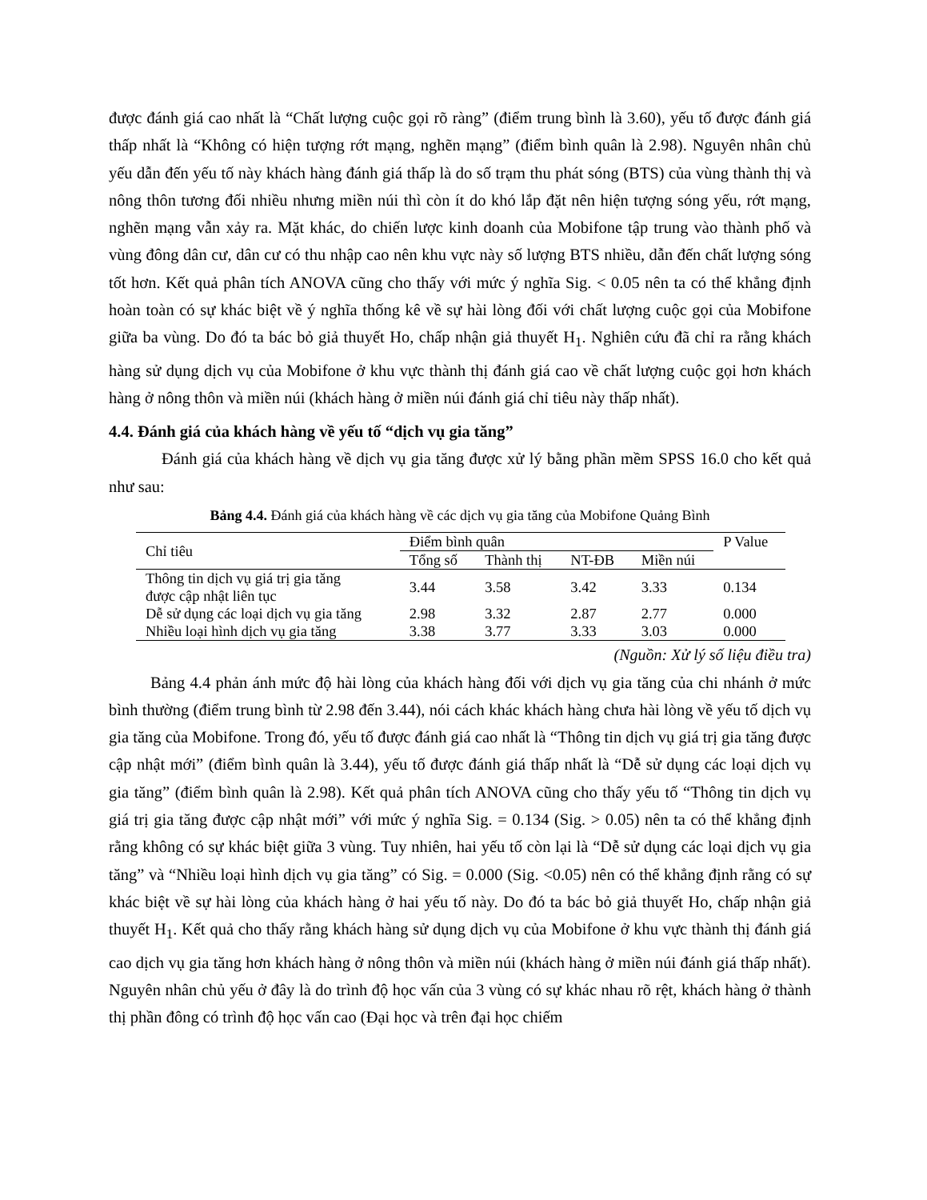được đánh giá cao nhất là “Chất lượng cuộc gọi rõ ràng” (điểm trung bình là 3.60), yếu tố được đánh giá thấp nhất là “Không có hiện tượng rớt mạng, nghẽn mạng” (điểm bình quân là 2.98). Nguyên nhân chủ yếu dẫn đến yếu tố này khách hàng đánh giá thấp là do số trạm thu phát sóng (BTS) của vùng thành thị và nông thôn tương đối nhiều nhưng miền núi thì còn ít do khó lắp đặt nên hiện tượng sóng yếu, rớt mạng, nghẽn mạng vẫn xảy ra. Mặt khác, do chiến lược kinh doanh của Mobifone tập trung vào thành phố và vùng đông dân cư, dân cư có thu nhập cao nên khu vực này số lượng BTS nhiều, dẫn đến chất lượng sóng tốt hơn. Kết quả phân tích ANOVA cũng cho thấy với mức ý nghĩa Sig. < 0.05 nên ta có thể khẳng định hoàn toàn có sự khác biệt về ý nghĩa thống kê về sự hài lòng đối với chất lượng cuộc gọi của Mobifone giữa ba vùng. Do đó ta bác bỏ giả thuyết Ho, chấp nhận giả thuyết H<sub>1</sub>. Nghiên cứu đã chỉ ra rằng khách hàng sử dụng dịch vụ của Mobifone ở khu vực thành thị đánh giá cao về chất lượng cuộc gọi hơn khách hàng ở nông thôn và miền núi (khách hàng ở miền núi đánh giá chỉ tiêu này thấp nhất).
4.4. Đánh giá của khách hàng về yếu tố “dịch vụ gia tăng”
Đánh giá của khách hàng về dịch vụ gia tăng được xử lý bằng phần mềm SPSS 16.0 cho kết quả như sau:
Bảng 4.4. Đánh giá của khách hàng về các dịch vụ gia tăng của Mobifone Quảng Bình
| Chỉ tiêu | Điểm bình quân | | | | P Value |
| --- | --- | --- | --- | --- | --- |
| | Tổng số | Thành thị | NT-ĐB | Miền núi | |
| Thông tin dịch vụ giá trị gia tăng được cập nhật liên tục | 3.44 | 3.58 | 3.42 | 3.33 | 0.134 |
| Dễ sử dụng các loại dịch vụ gia tăng | 2.98 | 3.32 | 2.87 | 2.77 | 0.000 |
| Nhiều loại hình dịch vụ gia tăng | 3.38 | 3.77 | 3.33 | 3.03 | 0.000 |
(Nguồn: Xử lý số liệu điều tra)
Bảng 4.4 phản ánh mức độ hài lòng của khách hàng đối với dịch vụ gia tăng của chi nhánh ở mức bình thường (điểm trung bình từ 2.98 đến 3.44), nói cách khác khách hàng chưa hài lòng về yếu tố dịch vụ gia tăng của Mobifone. Trong đó, yếu tố được đánh giá cao nhất là “Thông tin dịch vụ giá trị gia tăng được cập nhật mới” (điểm bình quân là 3.44), yếu tố được đánh giá thấp nhất là “Dễ sử dụng các loại dịch vụ gia tăng” (điểm bình quân là 2.98). Kết quả phân tích ANOVA cũng cho thấy yếu tố “Thông tin dịch vụ giá trị gia tăng được cập nhật mới” với mức ý nghĩa Sig. = 0.134 (Sig. > 0.05) nên ta có thể khẳng định rằng không có sự khác biệt giữa 3 vùng. Tuy nhiên, hai yếu tố còn lại là “Dễ sử dụng các loại dịch vụ gia tăng” và “Nhiều loại hình dịch vụ gia tăng” có Sig. = 0.000 (Sig. <0.05) nên có thể khẳng định rằng có sự khác biệt về sự hài lòng của khách hàng ở hai yếu tố này. Do đó ta bác bỏ giả thuyết Ho, chấp nhận giả thuyết H<sub>1</sub>. Kết quả cho thấy rằng khách hàng sử dụng dịch vụ của Mobifone ở khu vực thành thị đánh giá cao dịch vụ gia tăng hơn khách hàng ở nông thôn và miền núi (khách hàng ở miền núi đánh giá thấp nhất). Nguyên nhân chủ yếu ở đây là do trình độ học vấn của 3 vùng có sự khác nhau rõ rệt, khách hàng ở thành thị phần đông có trình độ học vấn cao (Đại học và trên đại học chiếm